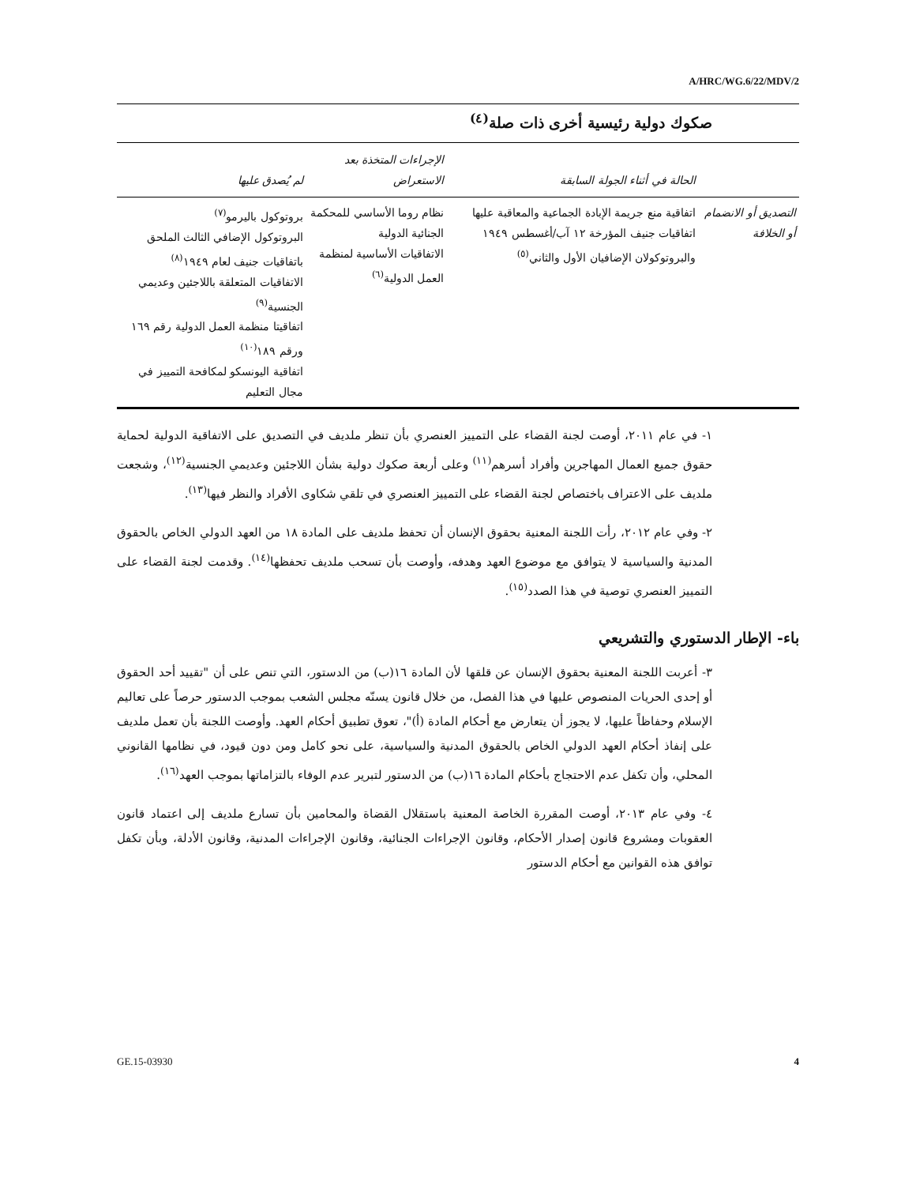A/HRC/WG.6/22/MDV/2
صكوك دولية رئيسية أخرى ذات صلة<sup>(٤)</sup>
| | الحالة في أثناء الجولة السابقة | الإجراءات المتخذة بعد الاستعراض | لم يُصدق عليها |
| --- | --- | --- | --- |
| التصديق أو الانضمام أو الخلافة | اتفاقية منع جريمة الإبادة الجماعية والمعاقبة عليها اتفاقيات جنيف المؤرخة ١٢ آب/أغسطس ١٩٤٩ والبروتوكولان الإضافيان الأول والثاني<sup>(٥)</sup> | نظام روما الأساسي للمحكمة الجنائية الدولية الاتفاقيات الأساسية لمنظمة العمل الدولية<sup>(٦)</sup> | بروتوكول باليرمو<sup>(٧)</sup> البروتوكول الإضافي الثالث الملحق باتفاقيات جنيف لعام ١٩٤٩<sup>(٨)</sup> الاتفاقيات المتعلقة باللاجئين وعديمي الجنسية<sup>(٩)</sup> اتفاقيتا منظمة العمل الدولية رقم ١٦٩ ورقم ١٨٩<sup>(١٠)</sup> اتفاقية اليونسكو لمكافحة التمييز في مجال التعليم |
١- في عام ٢٠١١، أوصت لجنة القضاء على التمييز العنصري بأن تنظر ملديف في التصديق على الاتفاقية الدولية لحماية حقوق جميع العمال المهاجرين وأفراد أسرهم<sup>(١١)</sup> وعلى أربعة صكوك دولية بشأن اللاجئين وعديمي الجنسية<sup>(١٢)</sup>، وشجعت ملديف على الاعتراف باختصاص لجنة القضاء على التمييز العنصري في تلقي شكاوى الأفراد والنظر فيها<sup>(١٣)</sup>.
٢- وفي عام ٢٠١٢، رأت اللجنة المعنية بحقوق الإنسان أن تحفظ ملديف على المادة ١٨ من العهد الدولي الخاص بالحقوق المدنية والسياسية لا يتوافق مع موضوع العهد وهدفه، وأوصت بأن تسحب ملديف تحفظها<sup>(١٤)</sup>. وقدمت لجنة القضاء على التمييز العنصري توصية في هذا الصدد<sup>(١٥)</sup>.
باء- الإطار الدستوري والتشريعي
٣- أعربت اللجنة المعنية بحقوق الإنسان عن قلقها لأن المادة ١٦(ب) من الدستور، التي تنص على أن "تقييد أحد الحقوق أو إحدى الحريات المنصوص عليها في هذا الفصل، من خلال قانون يسنّه مجلس الشعب بموجب الدستور حرصاً على تعاليم الإسلام وحفاظاً عليها، لا يجوز أن يتعارض مع أحكام المادة (أ)"، تعوق تطبيق أحكام العهد. وأوصت اللجنة بأن تعمل ملديف على إنفاذ أحكام العهد الدولي الخاص بالحقوق المدنية والسياسية، على نحو كامل ومن دون قيود، في نظامها القانوني المحلي، وأن تكفل عدم الاحتجاج بأحكام المادة ١٦(ب) من الدستور لتبرير عدم الوفاء بالتزاماتها بموجب العهد<sup>(١٦)</sup>.
٤- وفي عام ٢٠١٣، أوصت المقررة الخاصة المعنية باستقلال القضاة والمحامين بأن تسارع ملديف إلى اعتماد قانون العقوبات ومشروع قانون إصدار الأحكام، وقانون الإجراءات الجنائية، وقانون الإجراءات المدنية، وقانون الأدلة، وبأن تكفل توافق هذه القوانين مع أحكام الدستور
GE.15-03930 4